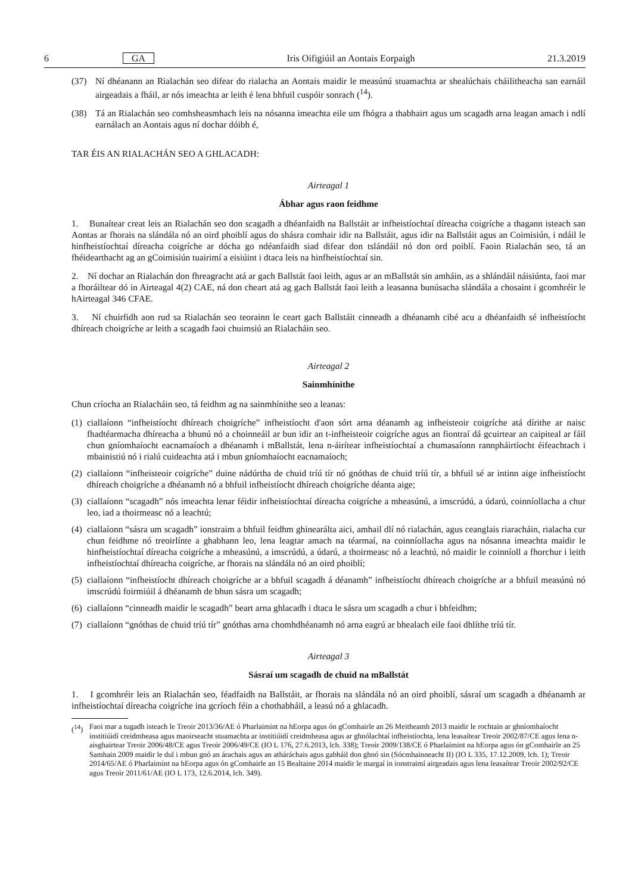6 GA Iris Oifigiúil an Aontais Eorpaigh 21.3.2019
(37) Ní dhéanann an Rialachán seo difear do rialacha an Aontais maidir le measúnú stuamachta ar shealúchais cháilitheacha san earnáil airgeadais a fháil, ar nós imeachta ar leith é lena bhfuil cuspóir sonrach (<sup>14</sup>).
(38) Tá an Rialachán seo comhsheasmhach leis na nósanna imeachta eile um fhógra a thabhairt agus um scagadh arna leagan amach i ndlí earnálach an Aontais agus ní dochar dóibh é,
TAR ÉIS AN RIALACHÁN SEO A GHLACADH:
Airteagal 1
Ábhar agus raon feidhme
1. Bunaítear creat leis an Rialachán seo don scagadh a dhéanfaidh na Ballstáit ar infheistíochtaí díreacha coigríche a thagann isteach san Aontas ar fhorais na slándála nó an oird phoiblí agus do shásra comhair idir na Ballstáit, agus idir na Ballstáit agus an Coimisiún, i ndáil le hinfheistíochtaí díreacha coigríche ar dócha go ndéanfaidh siad difear don tslándáil nó don ord poiblí. Faoin Rialachán seo, tá an fhéidearthacht ag an gCoimisiún tuairimí a eisiúint i dtaca leis na hinfheistíochtaí sin.
2. Ní dochar an Rialachán don fhreagracht atá ar gach Ballstát faoi leith, agus ar an mBallstát sin amháin, as a shlándáil náisiúnta, faoi mar a fhoráiltear dó in Airteagal 4(2) CAE, ná don cheart atá ag gach Ballstát faoi leith a leasanna bunúsacha slándála a chosaint i gcomhréir le hAirteagal 346 CFAE.
3. Ní chuirfidh aon rud sa Rialachán seo teorainn le ceart gach Ballstáit cinneadh a dhéanamh cibé acu a dhéanfaidh sé infheistíocht dhíreach choigríche ar leith a scagadh faoi chuimsiú an Rialacháin seo.
Airteagal 2
Sainmhínithe
Chun críocha an Rialacháin seo, tá feidhm ag na sainmhínithe seo a leanas:
(1) ciallaíonn “infheistíocht dhíreach choigríche” infheistíocht d'aon sórt arna déanamh ag infheisteoir coigríche atá dírithe ar naisc fhadtéarmacha dhíreacha a bhunú nó a choinneáil ar bun idir an t-infheisteoir coigríche agus an fiontraí dá gcuirtear an caipiteal ar fáil chun gníomhaíocht eacnamaíoch a dhéanamh i mBallstát, lena n-áirítear infheistíochtaí a chumasaíonn rannpháirtíocht éifeachtach i mbainistiú nó i rialú cuideachta atá i mbun gníomhaíocht eacnamaíoch;
(2) ciallaíonn “infheisteoir coigríche” duine nádúrtha de chuid tríú tír nó gnóthas de chuid tríú tír, a bhfuil sé ar intinn aige infheistíocht dhíreach choigríche a dhéanamh nó a bhfuil infheistíocht dhíreach choigríche déanta aige;
(3) ciallaíonn “scagadh” nós imeachta lenar féidir infheistíochtaí díreacha coigríche a mheasúnú, a imscrúdú, a údarú, coinníollacha a chur leo, iad a thoirmeasc nó a leachtú;
(4) ciallaíonn “sásra um scagadh” ionstraim a bhfuil feidhm ghinearálta aici, amhail dlí nó rialachán, agus ceanglais riaracháin, rialacha cur chun feidhme nó treoirlínte a ghabhann leo, lena leagtar amach na téarmaí, na coinníollacha agus na nósanna imeachta maidir le hinfheistíochtaí díreacha coigríche a mheasúnú, a imscrúdú, a údarú, a thoirmeasc nó a leachtú, nó maidir le coinníoll a fhorchur i leith infheistíochtaí dhíreacha coigríche, ar fhorais na slándála nó an oird phoiblí;
(5) ciallaíonn “infheistíocht dhíreach choigríche ar a bhfuil scagadh á déanamh” infheistíocht dhíreach choigríche ar a bhfuil measúnú nó imscrúdú foirmiúil á dhéanamh de bhun sásra um scagadh;
(6) ciallaíonn “cinneadh maidir le scagadh” beart arna ghlacadh i dtaca le sásra um scagadh a chur i bhfeidhm;
(7) ciallaíonn “gnóthas de chuid tríú tír” gnóthas arna chomhdhéanamh nó arna eagrú ar bhealach eile faoi dhlíthe tríú tír.
Airteagal 3
Sásraí um scagadh de chuid na mBallstát
1. I gcomhréir leis an Rialachán seo, féadfaidh na Ballstáit, ar fhorais na slándála nó an oird phoiblí, sásraí um scagadh a dhéanamh ar infheistíochtaí díreacha coigríche ina gcríoch féin a chothabháil, a leasú nó a ghlacadh.
(<sup>14</sup>) Faoi mar a tugadh isteach le Treoir 2013/36/AE ó Pharlaimint na hEorpa agus ón gComhairle an 26 Meitheamh 2013 maidir le rochtain ar ghníomhaíocht institiúidí creidmheasa agus maoirseacht stuamachta ar institiúidí creidmheasa agus ar ghnólachtaí infheistíochta, lena leasaítear Treoir 2002/87/CE agus lena n-aisghairtear Treoir 2006/48/CE agus Treoir 2006/49/CE (IO L 176, 27.6.2013, lch. 338); Treoir 2009/138/CE ó Pharlaimint na hEorpa agus ón gComhairle an 25 Samhain 2009 maidir le dul i mbun gnó an árachais agus an atháráchais agus gabháil don ghnó sin (Sócmhainneacht II) (IO L 335, 17.12.2009, lch. 1); Treoir 2014/65/AE ó Pharlaimint na hEorpa agus ón gComhairle an 15 Bealtaine 2014 maidir le margaí in ionstraimí airgeadais agus lena leasaítear Treoir 2002/92/CE agus Treoir 2011/61/AE (IO L 173, 12.6.2014, lch. 349).